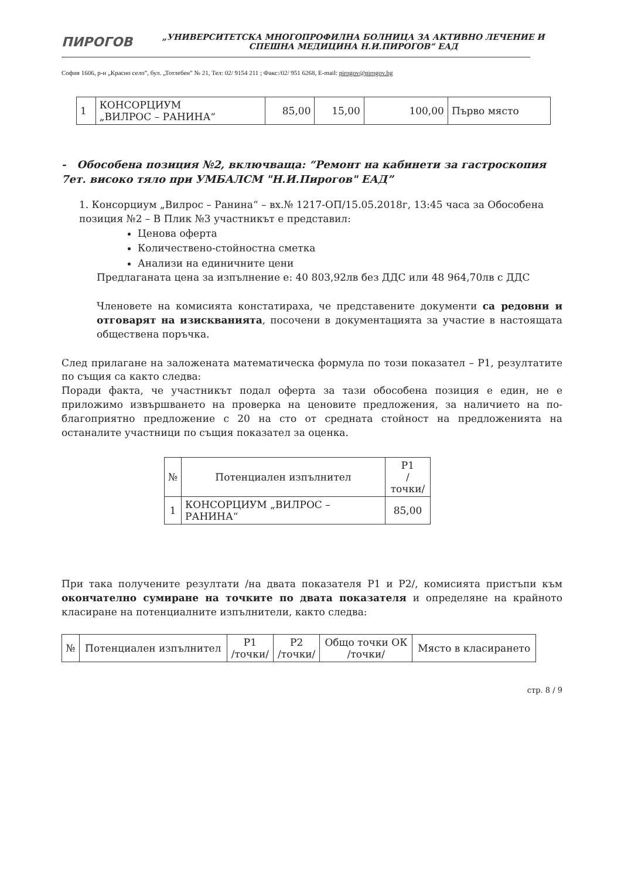ПИРОГОВ
„УНИВЕРСИТЕТСКА МНОГОПРОФИЛНА БОЛНИЦА ЗА АКТИВНО ЛЕЧЕНИЕ И СПЕШНА МЕДИЦИНА Н.И.ПИРОГОВ” ЕАД
София 1606, р-н „Красно село”, бул. „Тотлебен" № 21, Тел: 02/ 9154 211 ; Факс:/02/ 951 6268, E-mail: pirogov@pirogov.bg
| 1 | КОНСОРЦИУМ „ВИЛРОС – РАНИНА“ | 85,00 | 15,00 | 100,00 | Първо място |
- Обособена позиция №2, включваща: “Ремонт на кабинети за гастроскопия 7ет. високо тяло при УМБАЛСМ "Н.И.Пирогов" ЕАД”
1. Консорциум „Вилрос – Ранина“ – вх.№ 1217-ОП/15.05.2018г, 13:45 часа за Обособена позиция №2 – В Плик №3 участникът е представил:
Ценова оферта
Количествено-стойностна сметка
Анализи на единичните цени
Предлаганата цена за изпълнение е: 40 803,92лв без ДДС или 48 964,70лв с ДДС
Членовете на комисията констатираха, че представените документи са редовни и отговарят на изискванията, посочени в документацията за участие в настоящата обществена поръчка.
След прилагане на заложената математическа формула по този показател – Р1, резултатите по същия са както следва:
Поради факта, че участникът подал оферта за тази обособена позиция е един, не е приложимо извършването на проверка на ценовите предложения, за наличието на по-благоприятно предложение с 20 на сто от средната стойност на предложенията на останалите участници по същия показател за оценка.
| № | Потенциален изпълнител | Р1 /точки/ |
| --- | --- | --- |
| 1 | КОНСОРЦИУМ „ВИЛРОС – РАНИНА“ | 85,00 |
При така получените резултати /на двата показателя Р1 и Р2/, комисията пристъпи към окончателно сумиране на точките по двата показателя и определяне на крайното класиране на потенциалните изпълнители, както следва:
| № | Потенциален изпълнител | Р1 /точки/ | Р2 /точки/ | Общо точки ОК /точки/ | Място в класирането |
| --- | --- | --- | --- | --- | --- |
стр. 8 / 9